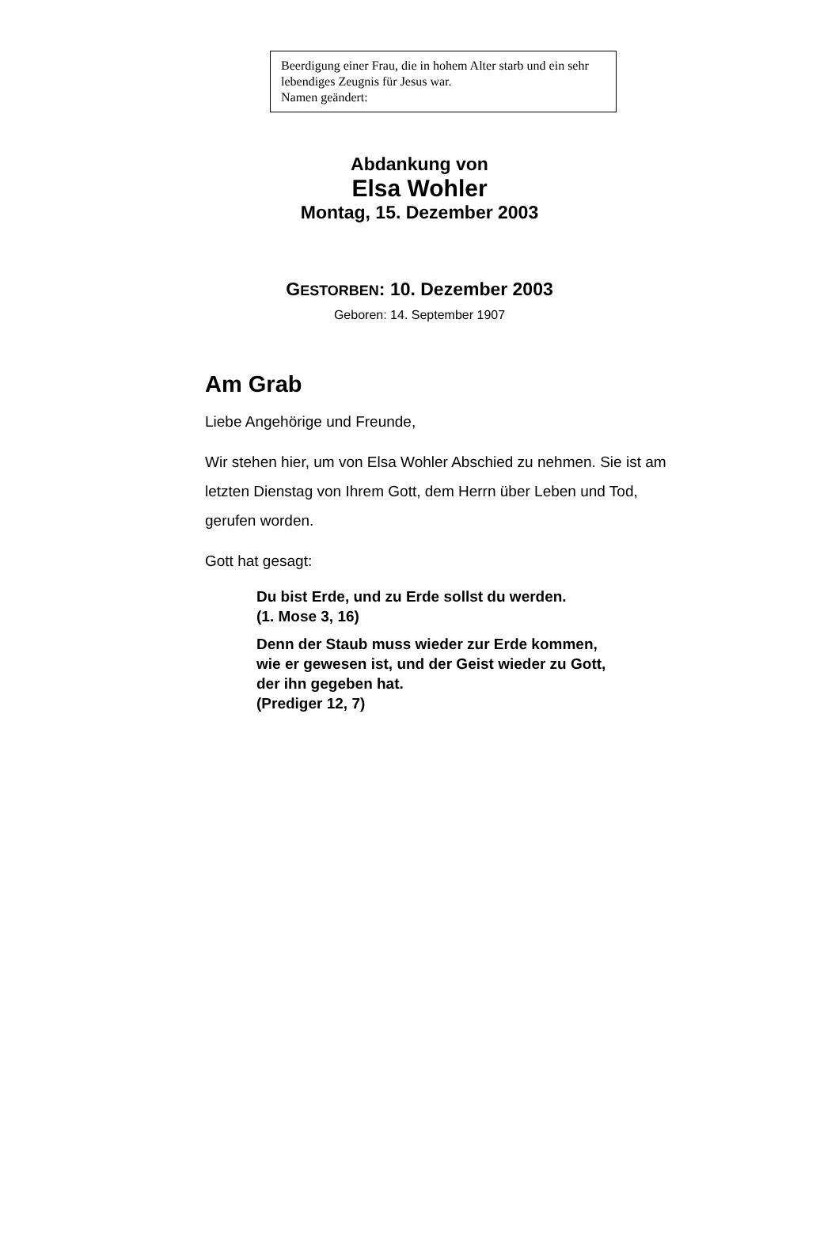Beerdigung einer Frau, die in hohem Alter starb und ein sehr lebendiges Zeugnis für Jesus war.
Namen geändert:
Abdankung von
Elsa Wohler
Montag, 15. Dezember 2003
GESTORBEN: 10. Dezember 2003
Geboren: 14. September 1907
Am Grab
Liebe Angehörige und Freunde,
Wir stehen hier, um von Elsa Wohler Abschied zu nehmen. Sie ist am letzten Dienstag von Ihrem Gott, dem Herrn über Leben und Tod, gerufen worden.
Gott hat gesagt:
Du bist Erde, und zu Erde sollst du werden.
(1. Mose 3, 16)
Denn der Staub muss wieder zur Erde kommen, wie er gewesen ist, und der Geist wieder zu Gott, der ihn gegeben hat.
(Prediger 12, 7)